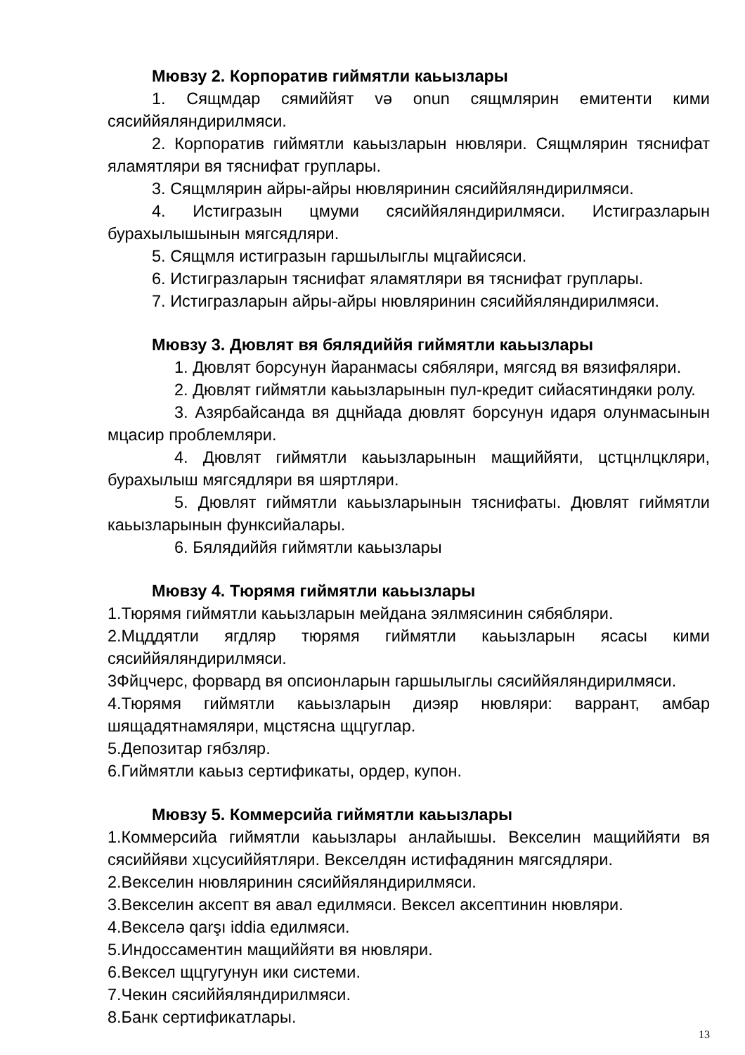Мювзу 2. Корпоратив гиймятли каьызлары
1. Сящмдар сямиййят və onun сящмлярин емитенти кими сясиййяляндирилмяси.
2. Корпоратив гиймятли каьызларын нювляри. Сящмлярин тяснифат яламятляри вя тяснифат груплары.
3. Сящмлярин айры-айры нювляринин сясиййяляндирилмяси.
4. Истигразын цмуми сясиййяляндирилмяси. Истигразларын бурахылышынын мягсядляри.
5. Сящмля истигразын гаршылыглы мцгайисяси.
6. Истигразларын тяснифат яламятляри вя тяснифат груплары.
7. Истигразларын айры-айры нювляринин сясиййяляндирилмяси.
Мювзу 3. Дювлят вя бялядиййя гиймятли каьызлары
1. Дювлят борсунун йаранмасы сябяляри, мягсяд вя вязифяляри.
2. Дювлят гиймятли каьызларынын пул-кредит сийасятиндяки ролу.
3. Азярбайсанда вя дцнйада дювлят борсунун идаря олунмасынын мцасир проблемляри.
4. Дювлят гиймятли каьызларынын мащиййяти, цстцнлцкляри, бурахылыш мягсядляри вя шяртляри.
5. Дювлят гиймятли каьызларынын тяснифаты. Дювлят гиймятли каьызларынын функсийалары.
6. Бялядиййя гиймятли каьызлары
Мювзу 4. Тюрямя гиймятли каьызлары
1.Тюрямя гиймятли каьызларын мейдана эялмясинин сябябляри.
2.Мцддятли ягдляр тюрямя гиймятли каьызларын ясасы кими сясиййяляндирилмяси.
3Фйцчерс, форвард вя опсионларын гаршылыглы сясиййяляндирилмяси.
4.Тюрямя гиймятли каьызларын диэяр нювляри: варрант, амбар шящадятнамяляри, мцстясна щцгуглар.
5.Депозитар гябзляр.
6.Гиймятли каьыз сертификаты, ордер, купон.
Мювзу 5. Коммерсийа гиймятли каьызлары
1.Коммерсийа гиймятли каьызлары анлайышы. Векселин мащиййяти вя сясиййяви хцсусиййятляри. Векселдян истифадянин мягсядляри.
2.Векселин нювляринин сясиййяляндирилмяси.
3.Векселин аксепт вя авал едилмяси. Вексел аксептинин нювляри.
4.Векселə qarşı iddia едилмяси.
5.Индоссаментин мащиййяти вя нювляри.
6.Вексел щцгугунун ики системи.
7.Чекин сясиййяляндирилмяси.
8.Банк сертификатлары.
13